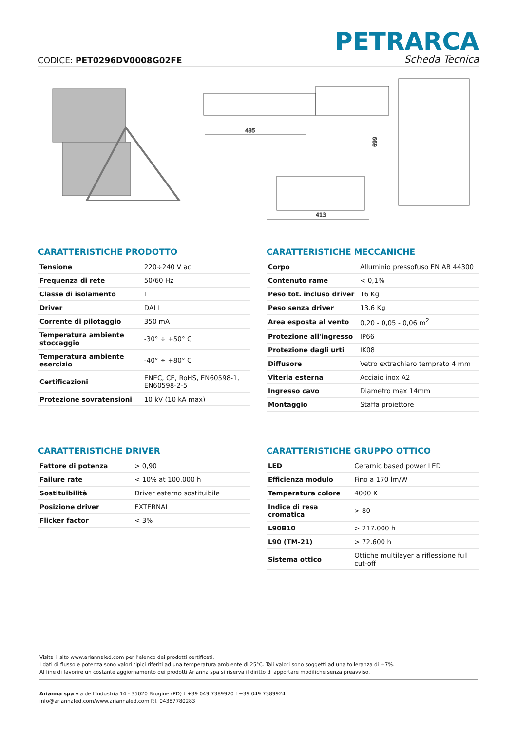CODICE: PET0296DV0008G02FE
PETRARCA
Scheda Tecnica
435
413
699
CARATTERISTICHE PRODOTTO
| Tensione | 220÷240 V ac |
| Frequenza di rete | 50/60 Hz |
| Classe di isolamento | I |
| Driver | DALI |
| Corrente di pilotaggio | 350 mA |
| Temperatura ambiente stoccaggio | -30° ÷ +50° C |
| Temperatura ambiente esercizio | -40° ÷ +80° C |
| Certificazioni | ENEC, CE, RoHS, EN60598-1, EN60598-2-5 |
| Protezione sovratensioni | 10 kV (10 kA max) |
CARATTERISTICHE MECCANICHE
| Corpo | Alluminio pressofuso EN AB 44300 |
| Contenuto rame | < 0,1% |
| Peso tot. incluso driver | 16 Kg |
| Peso senza driver | 13.6 Kg |
| Area esposta al vento | 0,20 - 0,05 - 0,06 m<sup>2</sup> |
| Protezione all'ingresso | IP66 |
| Protezione dagli urti | IK08 |
| Diffusore | Vetro extrachiaro temprato 4 mm |
| Viteria esterna | Acciaio inox A2 |
| Ingresso cavo | Diametro max 14mm |
| Montaggio | Staffa proiettore |
CARATTERISTICHE DRIVER
| Fattore di potenza | > 0,90 |
| Failure rate | < 10% at 100.000 h |
| Sostituibilità | Driver esterno sostituibile |
| Posizione driver | EXTERNAL |
| Flicker factor | < 3% |
CARATTERISTICHE GRUPPO OTTICO
| LED | Ceramic based power LED |
| Efficienza modulo | Fino a 170 lm/W |
| Temperatura colore | 4000 K |
| Indice di resa cromatica | > 80 |
| L90B10 | > 217.000 h |
| L90 (TM-21) | > 72.600 h |
| Sistema ottico | Ottiche multilayer a riflessione full cut-off |
Visita il sito www.ariannaled.com per l’elenco dei prodotti certificati.
I dati di flusso e potenza sono valori tipici riferiti ad una temperatura ambiente di 25°C. Tali valori sono soggetti ad una tolleranza di ±7%.
Al fine di favorire un costante aggiornamento dei prodotti Arianna spa si riserva il diritto di apportare modifiche senza preavviso.
Arianna spa via dell’Industria 14 - 35020 Brugine (PD) t +39 049 7389920 f +39 049 7389924
info@ariannaled.com/www.ariannaled.com P.I. 04387780283